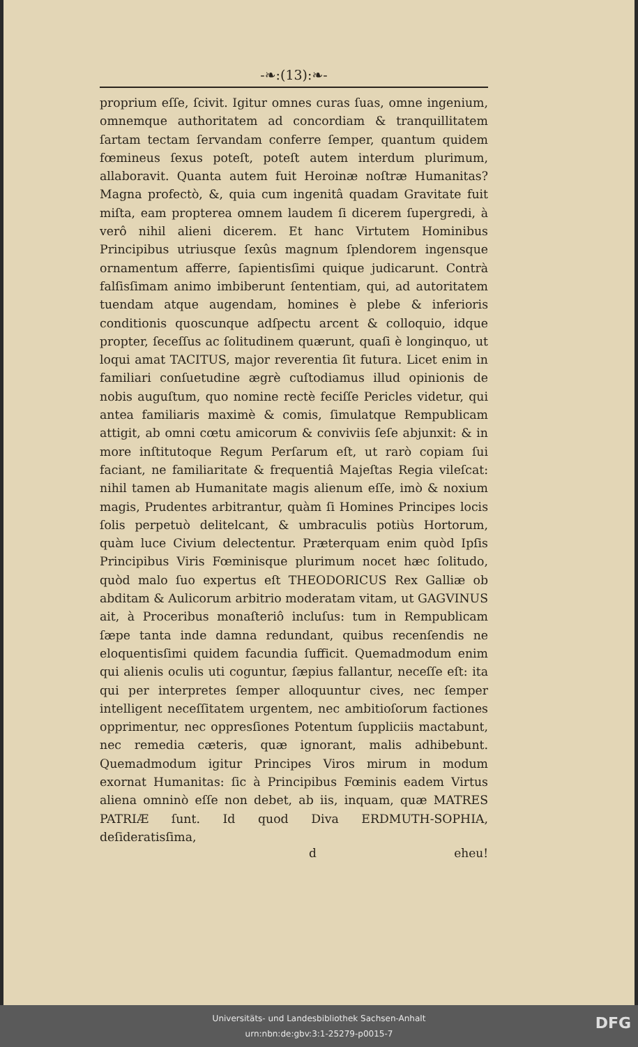-❧:(13):❧-
proprium eſſe, ſcivit. Igitur omnes curas ſuas, omne ingenium, omnemque authoritatem ad concordiam & tranquillitatem ſartam tectam ſervandam conferre ſemper, quantum quidem fœmineus ſexus poteſt, poteſt autem interdum plurimum, allaboravit. Quanta autem fuit Heroinæ noſtræ Humanitas? Magna profectò, &, quia cum ingenitâ quadam Gravitate fuit miſta, eam propterea omnem laudem ſi dicerem ſupergredi, à verô nihil alieni dicerem. Et hanc Virtutem Hominibus Principibus utriusque ſexûs magnum ſplendorem ingensque ornamentum afferre, ſapientisſimi quique judicarunt. Contrà falſisſimam animo imbiberunt ſententiam, qui, ad autoritatem tuendam atque augendam, homines è plebe & inferioris conditionis quoscunque adſpectu arcent & colloquio, idque propter, ſeceſſus ac ſolitudinem quærunt, quaſi è longinquo, ut loqui amat TACITUS, major reverentia ſit futura. Licet enim in familiari conſuetudine ægrè cuſtodiamus illud opinionis de nobis auguſtum, quo nomine rectè feciſſe Pericles videtur, qui antea familiaris maximè & comis, ſimulatque Rempublicam attigit, ab omni cœtu amicorum & conviviis ſeſe abjunxit: & in more inſtitutoque Regum Perſarum eſt, ut rarò copiam ſui faciant, ne familiaritate & frequentiâ Majeſtas Regia vileſcat: nihil tamen ab Humanitate magis alienum eſſe, imò & noxium magis, Prudentes arbitrantur, quàm ſi Homines Principes locis ſolis perpetuò delitelcant, & umbraculis potiùs Hortorum, quàm luce Civium delectentur. Præterquam enim quòd Ipſis Principibus Viris Fœminisque plurimum nocet hæc ſolitudo, quòd malo ſuo expertus eſt THEODORICUS Rex Galliæ ob abditam & Aulicorum arbitrio moderatam vitam, ut GAGVINUS ait, à Proceribus monaſteriô incluſus: tum in Rempublicam ſæpe tanta inde damna redundant, quibus recenſendis ne eloquentisſimi quidem facundia ſufficit. Quemadmodum enim qui alienis oculis uti coguntur, ſæpius fallantur, neceſſe eſt: ita qui per interpretes ſemper alloquuntur cives, nec ſemper intelligent neceſſitatem urgentem, nec ambitioſorum factiones opprimentur, nec oppresſiones Potentum ſuppliciis mactabunt, nec remedia cæteris, quæ ignorant, malis adhibebunt. Quemadmodum igitur Principes Viros mirum in modum exornat Humanitas: ſic à Principibus Fœminis eadem Virtus aliena omninò eſſe non debet, ab iis, inquam, quæ MATRES PATRIÆ ſunt. Id quod Diva ERDMUTH-SOPHIA, deſideratisſima,
d eheu!
Universitäts- und Landesbibliothek Sachsen-Anhalt
urn:nbn:de:gbv:3:1-25279-p0015-7
DFG